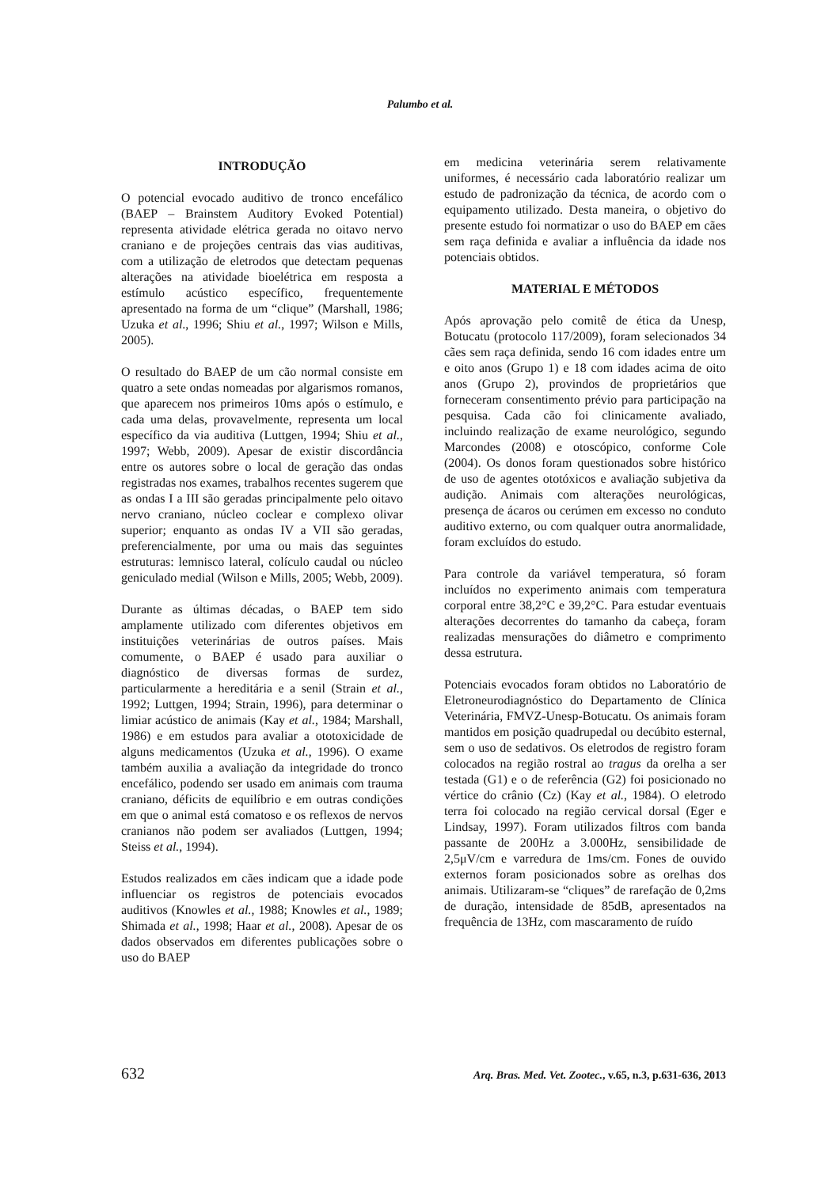Palumbo et al.
INTRODUÇÃO
O potencial evocado auditivo de tronco encefálico (BAEP – Brainstem Auditory Evoked Potential) representa atividade elétrica gerada no oitavo nervo craniano e de projeções centrais das vias auditivas, com a utilização de eletrodos que detectam pequenas alterações na atividade bioelétrica em resposta a estímulo acústico específico, frequentemente apresentado na forma de um “clique” (Marshall, 1986; Uzuka et al., 1996; Shiu et al., 1997; Wilson e Mills, 2005).
O resultado do BAEP de um cão normal consiste em quatro a sete ondas nomeadas por algarismos romanos, que aparecem nos primeiros 10ms após o estímulo, e cada uma delas, provavelmente, representa um local específico da via auditiva (Luttgen, 1994; Shiu et al., 1997; Webb, 2009). Apesar de existir discordância entre os autores sobre o local de geração das ondas registradas nos exames, trabalhos recentes sugerem que as ondas I a III são geradas principalmente pelo oitavo nervo craniano, núcleo coclear e complexo olivar superior; enquanto as ondas IV a VII são geradas, preferencialmente, por uma ou mais das seguintes estruturas: lemnisco lateral, colículo caudal ou núcleo geniculado medial (Wilson e Mills, 2005; Webb, 2009).
Durante as últimas décadas, o BAEP tem sido amplamente utilizado com diferentes objetivos em instituições veterinárias de outros países. Mais comumente, o BAEP é usado para auxiliar o diagnóstico de diversas formas de surdez, particularmente a hereditária e a senil (Strain et al., 1992; Luttgen, 1994; Strain, 1996), para determinar o limiar acústico de animais (Kay et al., 1984; Marshall, 1986) e em estudos para avaliar a ototoxicidade de alguns medicamentos (Uzuka et al., 1996). O exame também auxilia a avaliação da integridade do tronco encefálico, podendo ser usado em animais com trauma craniano, déficits de equilíbrio e em outras condições em que o animal está comatoso e os reflexos de nervos cranianos não podem ser avaliados (Luttgen, 1994; Steiss et al., 1994).
Estudos realizados em cães indicam que a idade pode influenciar os registros de potenciais evocados auditivos (Knowles et al., 1988; Knowles et al., 1989; Shimada et al., 1998; Haar et al., 2008). Apesar de os dados observados em diferentes publicações sobre o uso do BAEP
em medicina veterinária serem relativamente uniformes, é necessário cada laboratório realizar um estudo de padronização da técnica, de acordo com o equipamento utilizado. Desta maneira, o objetivo do presente estudo foi normatizar o uso do BAEP em cães sem raça definida e avaliar a influência da idade nos potenciais obtidos.
MATERIAL E MÉTODOS
Após aprovação pelo comitê de ética da Unesp, Botucatu (protocolo 117/2009), foram selecionados 34 cães sem raça definida, sendo 16 com idades entre um e oito anos (Grupo 1) e 18 com idades acima de oito anos (Grupo 2), provindos de proprietários que forneceram consentimento prévio para participação na pesquisa. Cada cão foi clinicamente avaliado, incluindo realização de exame neurológico, segundo Marcondes (2008) e otoscópico, conforme Cole (2004). Os donos foram questionados sobre histórico de uso de agentes ototóxicos e avaliação subjetiva da audição. Animais com alterações neurológicas, presença de ácaros ou cerúmen em excesso no conduto auditivo externo, ou com qualquer outra anormalidade, foram excluídos do estudo.
Para controle da variável temperatura, só foram incluídos no experimento animais com temperatura corporal entre 38,2°C e 39,2°C. Para estudar eventuais alterações decorrentes do tamanho da cabeça, foram realizadas mensurações do diâmetro e comprimento dessa estrutura.
Potenciais evocados foram obtidos no Laboratório de Eletroneurodiagnóstico do Departamento de Clínica Veterinária, FMVZ-Unesp-Botucatu. Os animais foram mantidos em posição quadrupedal ou decúbito esternal, sem o uso de sedativos. Os eletrodos de registro foram colocados na região rostral ao tragus da orelha a ser testada (G1) e o de referência (G2) foi posicionado no vértice do crânio (Cz) (Kay et al., 1984). O eletrodo terra foi colocado na região cervical dorsal (Eger e Lindsay, 1997). Foram utilizados filtros com banda passante de 200Hz a 3.000Hz, sensibilidade de 2,5μV/cm e varredura de 1ms/cm. Fones de ouvido externos foram posicionados sobre as orelhas dos animais. Utilizaram-se “cliques” de rarefação de 0,2ms de duração, intensidade de 85dB, apresentados na frequência de 13Hz, com mascaramento de ruído
632 Arq. Bras. Med. Vet. Zootec., v.65, n.3, p.631-636, 2013